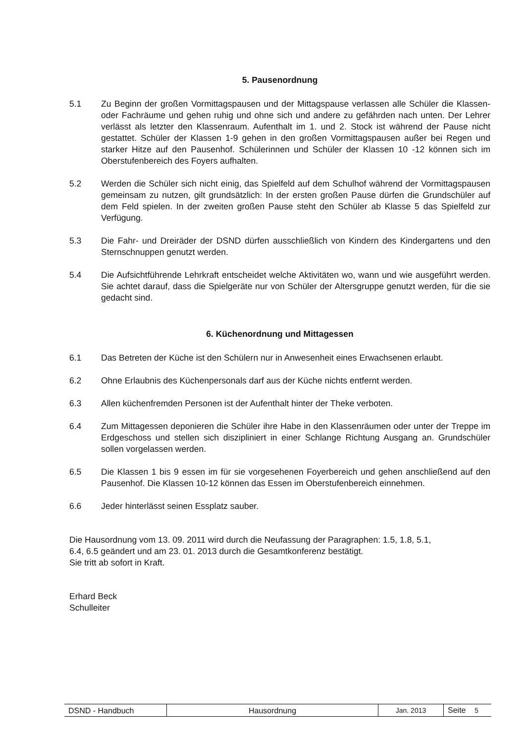5. Pausenordnung
5.1 Zu Beginn der großen Vormittagspausen und der Mittagspause verlassen alle Schüler die Klassen- oder Fachräume und gehen ruhig und ohne sich und andere zu gefährden nach unten. Der Lehrer verlässt als letzter den Klassenraum. Aufenthalt im 1. und 2. Stock ist während der Pause nicht gestattet. Schüler der Klassen 1-9 gehen in den großen Vormittagspausen außer bei Regen und starker Hitze auf den Pausenhof. Schülerinnen und Schüler der Klassen 10 -12 können sich im Oberstufenbereich des Foyers aufhalten.
5.2 Werden die Schüler sich nicht einig, das Spielfeld auf dem Schulhof während der Vormittagspausen gemeinsam zu nutzen, gilt grundsätzlich: In der ersten großen Pause dürfen die Grundschüler auf dem Feld spielen. In der zweiten großen Pause steht den Schüler ab Klasse 5 das Spielfeld zur Verfügung.
5.3 Die Fahr- und Dreiräder der DSND dürfen ausschließlich von Kindern des Kindergartens und den Sternschnuppen genutzt werden.
5.4 Die Aufsichtführende Lehrkraft entscheidet welche Aktivitäten wo, wann und wie ausgeführt werden. Sie achtet darauf, dass die Spielgeräte nur von Schüler der Altersgruppe genutzt werden, für die sie gedacht sind.
6. Küchenordnung und Mittagessen
6.1 Das Betreten der Küche ist den Schülern nur in Anwesenheit eines Erwachsenen erlaubt.
6.2 Ohne Erlaubnis des Küchenpersonals darf aus der Küche nichts entfernt werden.
6.3 Allen küchenfremden Personen ist der Aufenthalt hinter der Theke verboten.
6.4 Zum Mittagessen deponieren die Schüler ihre Habe in den Klassenräumen oder unter der Treppe im Erdgeschoss und stellen sich diszipliniert in einer Schlange Richtung Ausgang an. Grundschüler sollen vorgelassen werden.
6.5 Die Klassen 1 bis 9 essen im für sie vorgesehenen Foyerbereich und gehen anschließend auf den Pausenhof. Die Klassen 10-12 können das Essen im Oberstufenbereich einnehmen.
6.6 Jeder hinterlässt seinen Essplatz sauber.
Die Hausordnung vom 13. 09. 2011 wird durch die Neufassung der Paragraphen: 1.5, 1.8, 5.1,
6.4, 6.5 geändert und am 23. 01. 2013 durch die Gesamtkonferenz bestätigt.
Sie tritt ab sofort in Kraft.
Erhard Beck
Schulleiter
| DSND - Handbuch | Hausordnung | Jan. 2013 | Seite 5 |